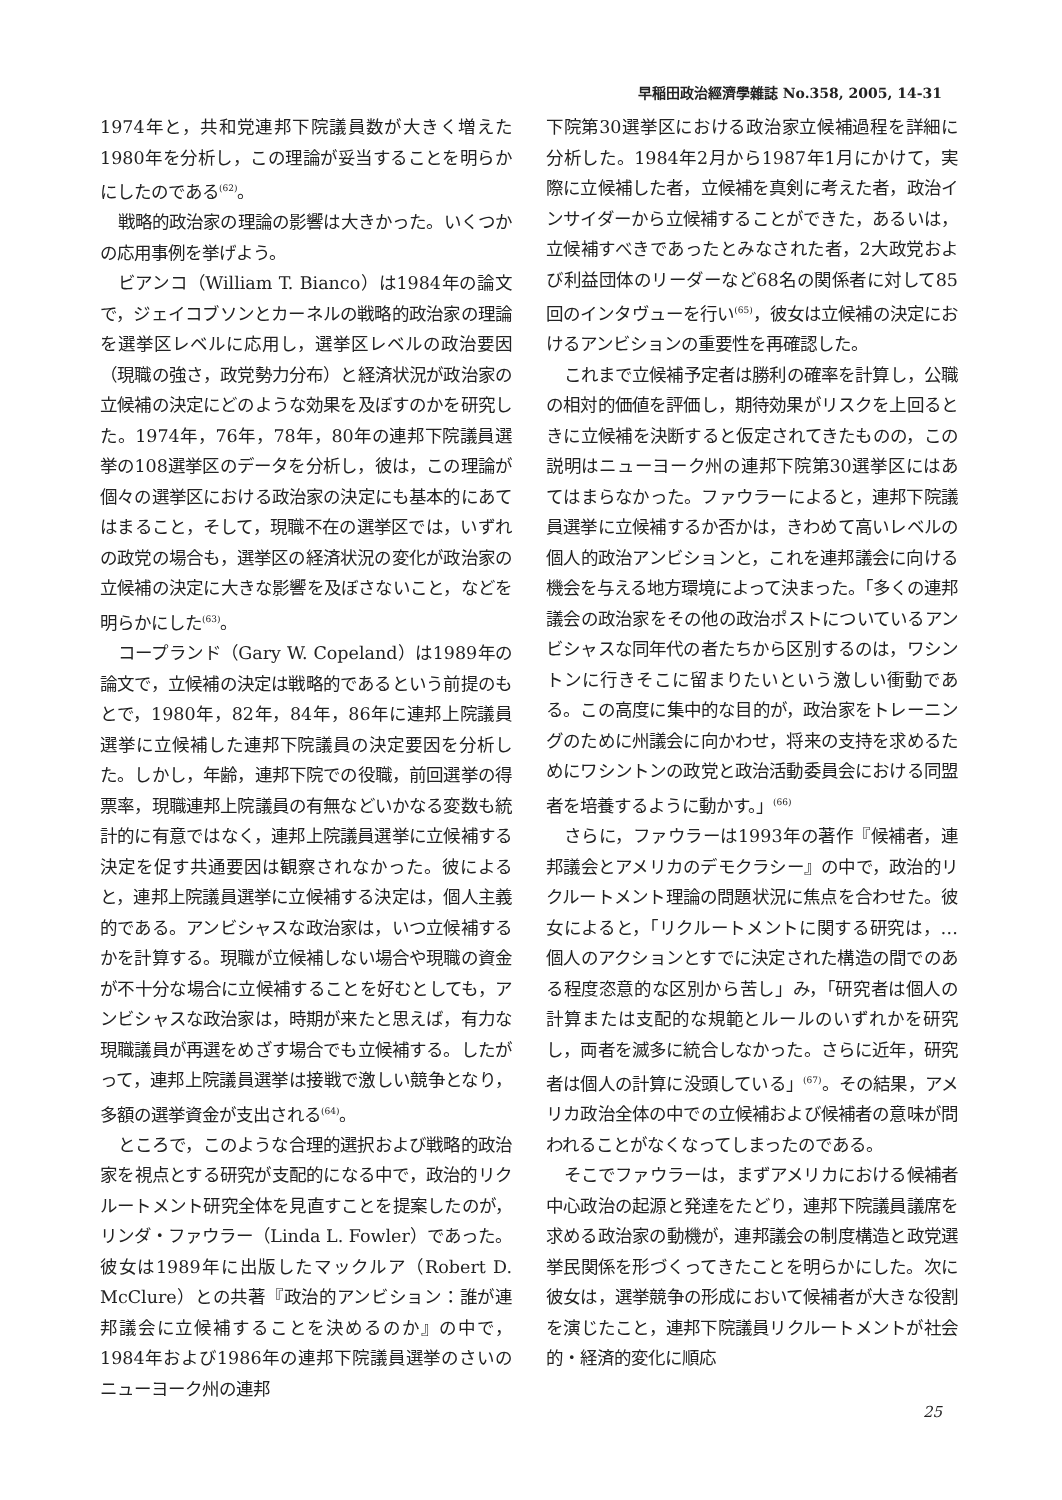早稲田政治經濟學雜誌 No.358, 2005, 14-31
1974年と，共和党連邦下院議員数が大きく増えた1980年を分析し，この理論が妥当することを明らかにしたのである<sup>(62)</sup>。
戦略的政治家の理論の影響は大きかった。いくつかの応用事例を挙げよう。
ビアンコ（William T. Bianco）は1984年の論文で，ジェイコブソンとカーネルの戦略的政治家の理論を選挙区レベルに応用し，選挙区レベルの政治要因（現職の強さ，政党勢力分布）と経済状況が政治家の立候補の決定にどのような効果を及ぼすのかを研究した。1974年，76年，78年，80年の連邦下院議員選挙の108選挙区のデータを分析し，彼は，この理論が個々の選挙区における政治家の決定にも基本的にあてはまること，そして，現職不在の選挙区では，いずれの政党の場合も，選挙区の経済状況の変化が政治家の立候補の決定に大きな影響を及ぼさないこと，などを明らかにした<sup>(63)</sup>。
コープランド（Gary W. Copeland）は1989年の論文で，立候補の決定は戦略的であるという前提のもとで，1980年，82年，84年，86年に連邦上院議員選挙に立候補した連邦下院議員の決定要因を分析した。しかし，年齢，連邦下院での役職，前回選挙の得票率，現職連邦上院議員の有無などいかなる変数も統計的に有意ではなく，連邦上院議員選挙に立候補する決定を促す共通要因は観察されなかった。彼によると，連邦上院議員選挙に立候補する決定は，個人主義的である。アンビシャスな政治家は，いつ立候補するかを計算する。現職が立候補しない場合や現職の資金が不十分な場合に立候補することを好むとしても，アンビシャスな政治家は，時期が来たと思えば，有力な現職議員が再選をめざす場合でも立候補する。したがって，連邦上院議員選挙は接戦で激しい競争となり，多額の選挙資金が支出される<sup>(64)</sup>。
ところで，このような合理的選択および戦略的政治家を視点とする研究が支配的になる中で，政治的リクルートメント研究全体を見直すことを提案したのが，リンダ・ファウラー（Linda L. Fowler）であった。彼女は1989年に出版したマックルア（Robert D. McClure）との共著『政治的アンビション：誰が連邦議会に立候補することを決めるのか』の中で，1984年および1986年の連邦下院議員選挙のさいのニューヨーク州の連邦
下院第30選挙区における政治家立候補過程を詳細に分析した。1984年2月から1987年1月にかけて，実際に立候補した者，立候補を真剣に考えた者，政治インサイダーから立候補することができた，あるいは，立候補すべきであったとみなされた者，2大政党および利益団体のリーダーなど68名の関係者に対して85回のインタヴューを行い<sup>(65)</sup>，彼女は立候補の決定におけるアンビションの重要性を再確認した。
これまで立候補予定者は勝利の確率を計算し，公職の相対的価値を評価し，期待効果がリスクを上回るときに立候補を決断すると仮定されてきたものの，この説明はニューヨーク州の連邦下院第30選挙区にはあてはまらなかった。ファウラーによると，連邦下院議員選挙に立候補するか否かは，きわめて高いレベルの個人的政治アンビションと，これを連邦議会に向ける機会を与える地方環境によって決まった。「多くの連邦議会の政治家をその他の政治ポストについているアンビシャスな同年代の者たちから区別するのは，ワシントンに行きそこに留まりたいという激しい衝動である。この高度に集中的な目的が，政治家をトレーニングのために州議会に向かわせ，将来の支持を求めるためにワシントンの政党と政治活動委員会における同盟者を培養するように動かす。」<sup>(66)</sup>
さらに，ファウラーは1993年の著作『候補者，連邦議会とアメリカのデモクラシー』の中で，政治的リクルートメント理論の問題状況に焦点を合わせた。彼女によると，「リクルートメントに関する研究は，…個人のアクションとすでに決定された構造の間でのある程度恣意的な区別から苦し」み，「研究者は個人の計算または支配的な規範とルールのいずれかを研究し，両者を滅多に統合しなかった。さらに近年，研究者は個人の計算に没頭している」<sup>(67)</sup>。その結果，アメリカ政治全体の中での立候補および候補者の意味が問われることがなくなってしまったのである。
そこでファウラーは，まずアメリカにおける候補者中心政治の起源と発達をたどり，連邦下院議員議席を求める政治家の動機が，連邦議会の制度構造と政党選挙民関係を形づくってきたことを明らかにした。次に彼女は，選挙競争の形成において候補者が大きな役割を演じたこと，連邦下院議員リクルートメントが社会的・経済的変化に順応
25